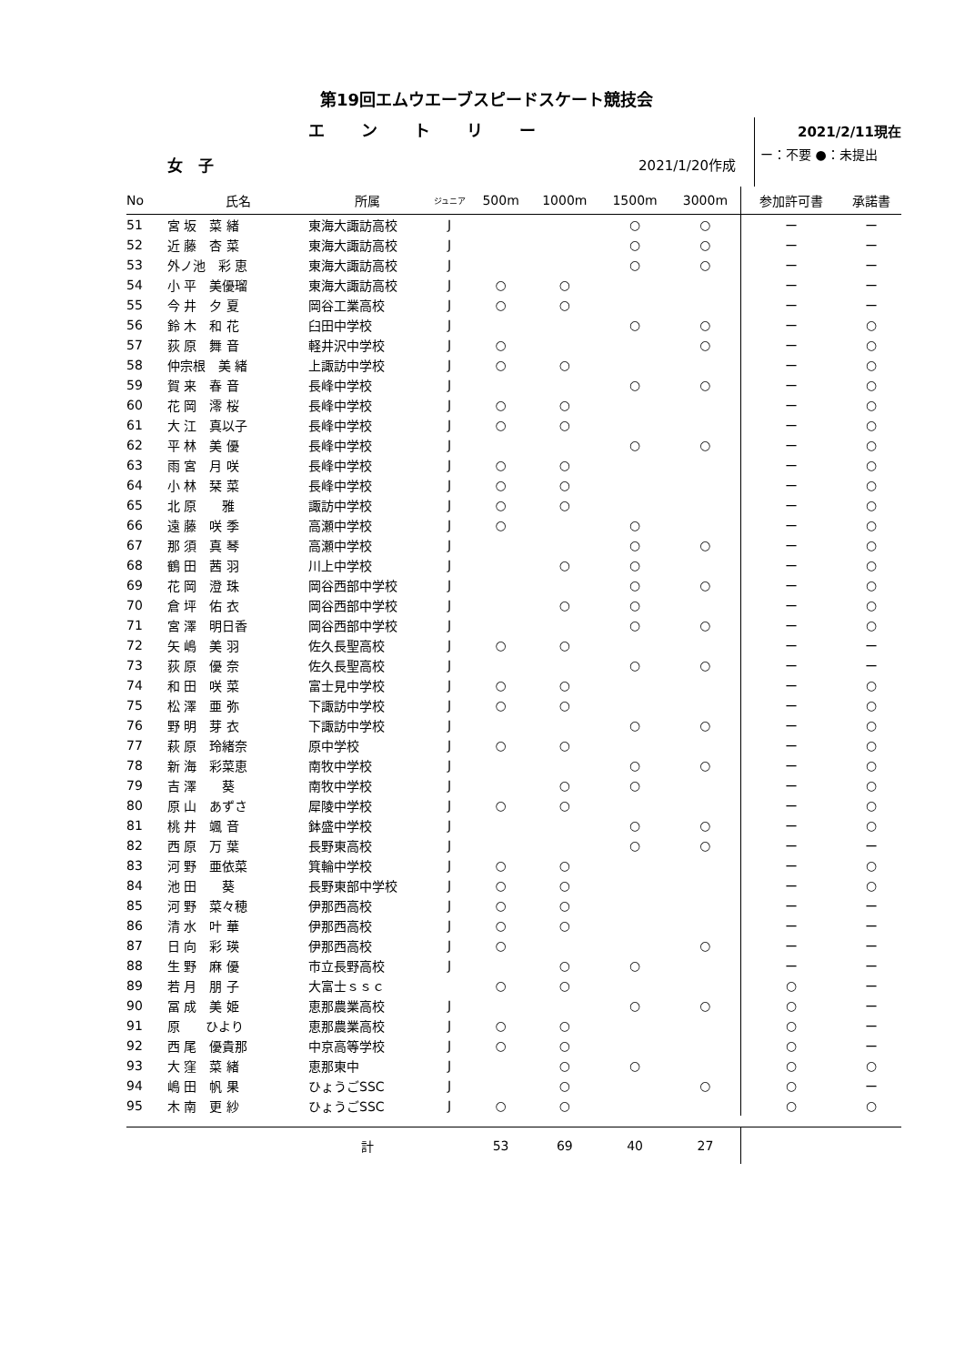第19回エムウエーブスピードスケート競技会
エントリー
2021/2/11現在
女　子 2021/1/20作成
ー：不要 ●：未提出
| No | 氏名 | 所属 | ジュニア | 500m | 1000m | 1500m | 3000m | 参加許可書 | 承諾書 |
| --- | --- | --- | --- | --- | --- | --- | --- | --- | --- |
| 51 | 宮 坂 菜 緒 | 東海大諏訪高校 | J | | | ○ | ○ | ー | ー |
| 52 | 近 藤 杏 菜 | 東海大諏訪高校 | J | | | ○ | ○ | ー | ー |
| 53 | 外ノ池 彩 恵 | 東海大諏訪高校 | J | | | ○ | ○ | ー | ー |
| 54 | 小 平 美優瑠 | 東海大諏訪高校 | J | ○ | ○ | | | ー | ー |
| 55 | 今 井 夕 夏 | 岡谷工業高校 | J | ○ | ○ | | | ー | ー |
| 56 | 鈴 木 和 花 | 臼田中学校 | J | | | ○ | ○ | ー | ○ |
| 57 | 荻 原 舞 音 | 軽井沢中学校 | J | ○ | | | ○ | ー | ○ |
| 58 | 仲宗根 美 緒 | 上諏訪中学校 | J | ○ | ○ | | | ー | ○ |
| 59 | 賀 来 春 音 | 長峰中学校 | J | | | ○ | ○ | ー | ○ |
| 60 | 花 岡 澪 桜 | 長峰中学校 | J | ○ | ○ | | | ー | ○ |
| 61 | 大 江 真以子 | 長峰中学校 | J | ○ | ○ | | | ー | ○ |
| 62 | 平 林 美 優 | 長峰中学校 | J | | | ○ | ○ | ー | ○ |
| 63 | 雨 宮 月 咲 | 長峰中学校 | J | ○ | ○ | | | ー | ○ |
| 64 | 小 林 栞 菜 | 長峰中学校 | J | ○ | ○ | | | ー | ○ |
| 65 | 北 原 雅 | 諏訪中学校 | J | ○ | ○ | | | ー | ○ |
| 66 | 遠 藤 咲 季 | 高瀬中学校 | J | ○ | | ○ | | ー | ○ |
| 67 | 那 須 真 琴 | 高瀬中学校 | J | | | ○ | ○ | ー | ○ |
| 68 | 鶴 田 茜 羽 | 川上中学校 | J | | ○ | ○ | | ー | ○ |
| 69 | 花 岡 澄 珠 | 岡谷西部中学校 | J | | | ○ | ○ | ー | ○ |
| 70 | 倉 坪 佑 衣 | 岡谷西部中学校 | J | | ○ | ○ | | ー | ○ |
| 71 | 宮 澤 明日香 | 岡谷西部中学校 | J | | | ○ | ○ | ー | ○ |
| 72 | 矢 嶋 美 羽 | 佐久長聖高校 | J | ○ | ○ | | | ー | ー |
| 73 | 荻 原 優 奈 | 佐久長聖高校 | J | | | ○ | ○ | ー | ー |
| 74 | 和 田 咲 菜 | 富士見中学校 | J | ○ | ○ | | | ー | ○ |
| 75 | 松 澤 亜 弥 | 下諏訪中学校 | J | ○ | ○ | | | ー | ○ |
| 76 | 野 明 芽 衣 | 下諏訪中学校 | J | | | ○ | ○ | ー | ○ |
| 77 | 萩 原 玲緒奈 | 原中学校 | J | ○ | ○ | | | ー | ○ |
| 78 | 新 海 彩菜恵 | 南牧中学校 | J | | | ○ | ○ | ー | ○ |
| 79 | 吉 澤 葵 | 南牧中学校 | J | | ○ | ○ | | ー | ○ |
| 80 | 原 山 あずさ | 犀陵中学校 | J | ○ | ○ | | | ー | ○ |
| 81 | 桃 井 颯 音 | 鉢盛中学校 | J | | | ○ | ○ | ー | ○ |
| 82 | 西 原 万 葉 | 長野東高校 | J | | | ○ | ○ | ー | ー |
| 83 | 河 野 亜依菜 | 箕輪中学校 | J | ○ | ○ | | | ー | ○ |
| 84 | 池 田 葵 | 長野東部中学校 | J | ○ | ○ | | | ー | ○ |
| 85 | 河 野 菜々穂 | 伊那西高校 | J | ○ | ○ | | | ー | ー |
| 86 | 清 水 叶 華 | 伊那西高校 | J | ○ | ○ | | | ー | ー |
| 87 | 日 向 彩 瑛 | 伊那西高校 | J | ○ | | | ○ | ー | ー |
| 88 | 生 野 麻 優 | 市立長野高校 | J | | ○ | ○ | | ー | ー |
| 89 | 若 月 朋 子 | 大富士ｓｓｃ | | ○ | ○ | | | ○ | ー |
| 90 | 冨 成 美 姫 | 恵那農業高校 | J | | | ○ | ○ | ○ | ー |
| 91 | 原 ひより | 恵那農業高校 | J | ○ | ○ | | | ○ | ー |
| 92 | 西 尾 優貴那 | 中京高等学校 | J | ○ | ○ | | | ○ | ー |
| 93 | 大 窪 菜 緒 | 恵那東中 | J | | ○ | ○ | | ○ | ○ |
| 94 | 嶋 田 帆 果 | ひょうごSSC | J | | ○ | | ○ | ○ | ー |
| 95 | 木 南 更 紗 | ひょうごSSC | J | ○ | ○ | | | ○ | ○ |
| | | 計 | | 53 | 69 | 40 | 27 | | |